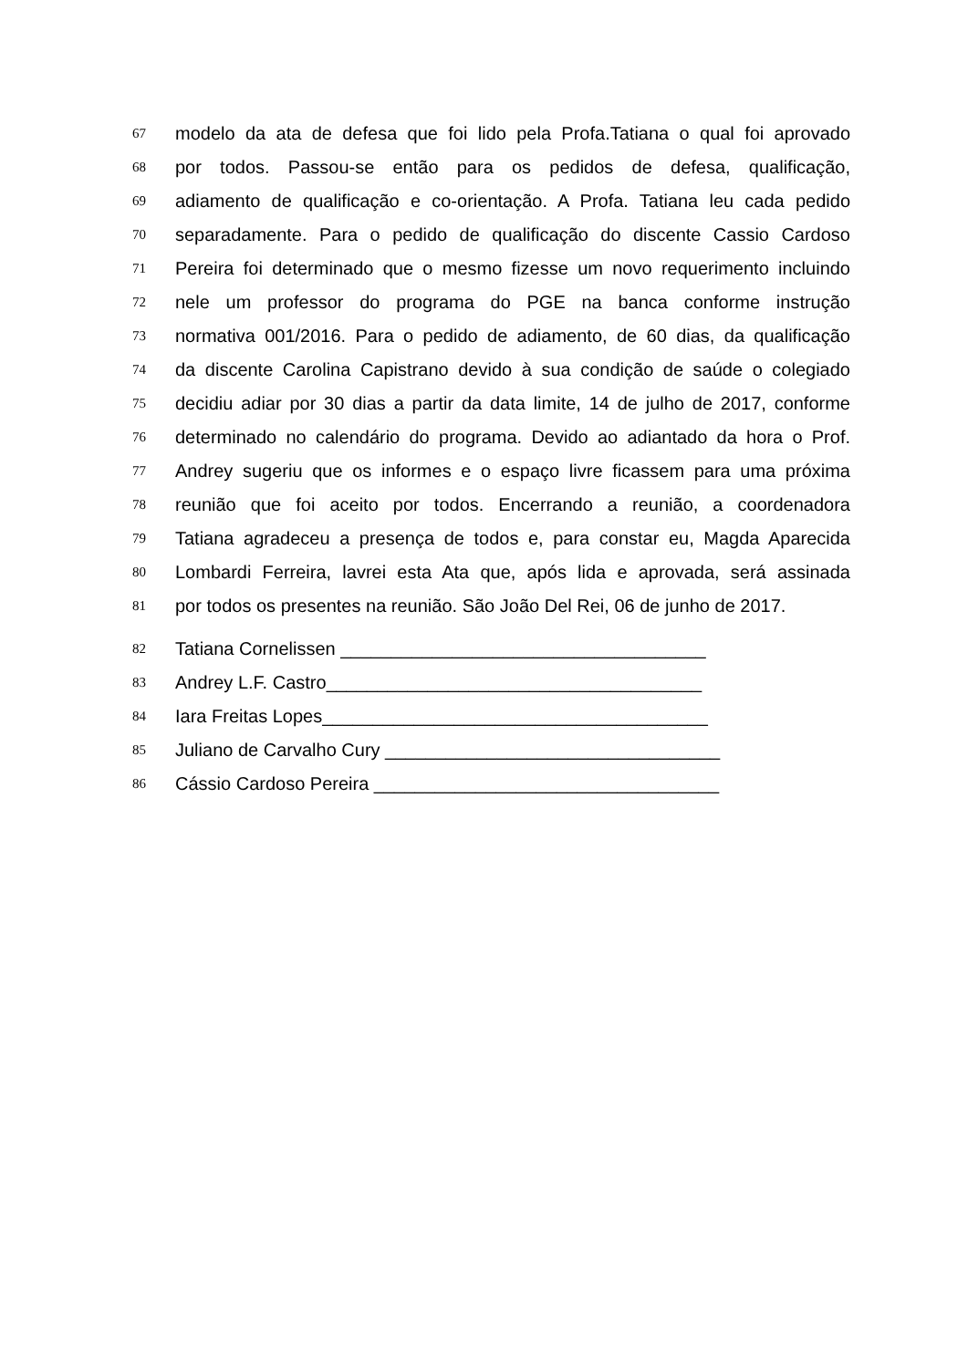67
modelo da ata de defesa que foi lido pela Profa.Tatiana o qual foi aprovado
68
por todos. Passou-se então para os pedidos de defesa, qualificação,
69
adiamento de qualificação e co-orientação. A Profa. Tatiana leu cada pedido
70
separadamente. Para o pedido de qualificação do discente Cassio Cardoso
71
Pereira foi determinado que o mesmo fizesse um novo requerimento incluindo
72
nele um professor do programa do PGE na banca conforme instrução
73
normativa 001/2016. Para o pedido de adiamento, de 60 dias, da qualificação
74
da discente Carolina Capistrano devido à sua condição de saúde o colegiado
75
decidiu adiar por 30 dias a partir da data limite, 14 de julho de 2017, conforme
76
determinado no calendário do programa. Devido ao adiantado da hora o Prof.
77
Andrey sugeriu que os informes e o espaço livre ficassem para uma próxima
78
reunião que foi aceito por todos. Encerrando a reunião, a coordenadora
79
Tatiana agradeceu a presença de todos e, para constar eu, Magda Aparecida
80
Lombardi Ferreira, lavrei esta Ata que, após lida e aprovada, será assinada
81
por todos os presentes na reunião. São João Del Rei, 06 de junho de 2017.
82
Tatiana Cornelissen ____________________________________
83
Andrey L.F. Castro_____________________________________
84
Iara Freitas Lopes______________________________________
85
Juliano de Carvalho Cury _________________________________
86
Cássio Cardoso Pereira __________________________________